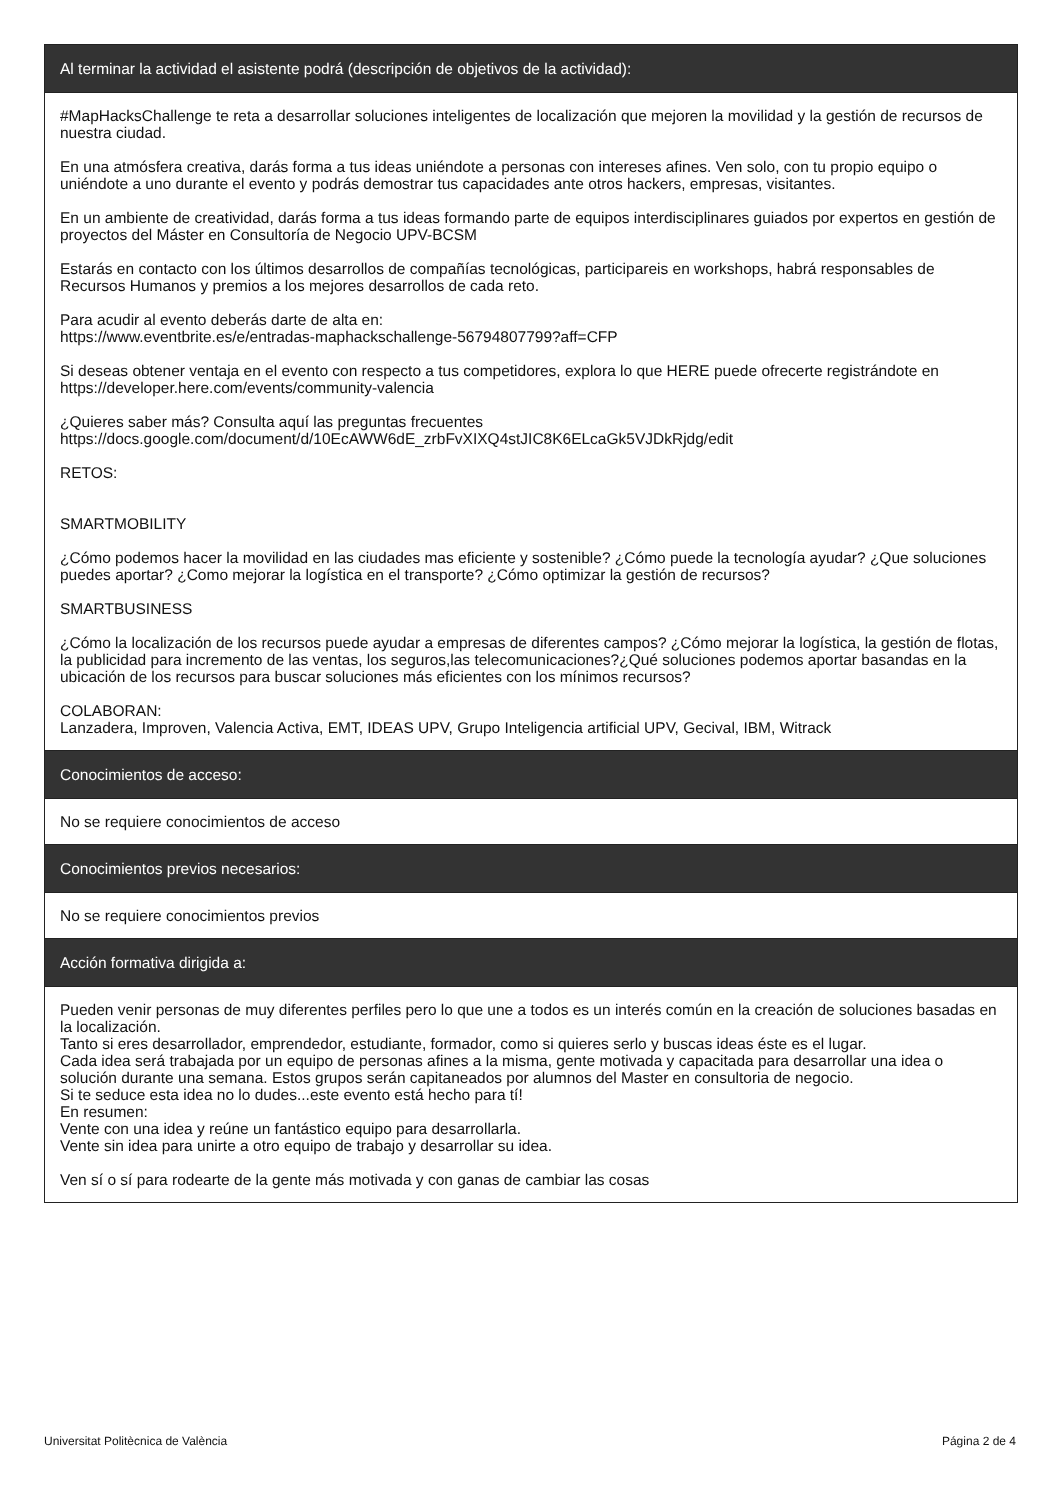Al terminar la actividad el asistente podrá (descripción de objetivos de la actividad):
#MapHacksChallenge te reta a desarrollar soluciones inteligentes de localización que mejoren la movilidad y la gestión de recursos de nuestra ciudad.
En una atmósfera creativa, darás forma a tus ideas uniéndote a personas con intereses afines. Ven solo, con tu propio equipo o uniéndote a uno durante el evento y podrás demostrar tus capacidades ante otros hackers, empresas, visitantes.
En un ambiente de creatividad, darás forma a tus ideas formando parte de equipos interdisciplinares guiados por expertos en gestión de proyectos del Máster en Consultoría de Negocio UPV-BCSM
Estarás en contacto con los últimos desarrollos de compañías tecnológicas, participareis en workshops, habrá responsables de Recursos Humanos y premios a los mejores desarrollos de cada reto.
Para acudir al evento deberás darte de alta en:
https://www.eventbrite.es/e/entradas-maphackschallenge-56794807799?aff=CFP
Si deseas obtener ventaja en el evento con respecto a tus competidores, explora lo que HERE puede ofrecerte registrándote en https://developer.here.com/events/community-valencia
¿Quieres saber más? Consulta aquí las preguntas frecuentes
https://docs.google.com/document/d/10EcAWW6dE_zrbFvXIXQ4stJIC8K6ELcaGk5VJDkRjdg/edit
RETOS:
SMARTMOBILITY
¿Cómo podemos hacer la movilidad en las ciudades mas eficiente y sostenible? ¿Cómo puede la tecnología ayudar? ¿Que soluciones puedes aportar? ¿Como mejorar la logística en el transporte? ¿Cómo optimizar la gestión de recursos?
SMARTBUSINESS
¿Cómo la localización de los recursos puede ayudar a empresas de diferentes campos? ¿Cómo mejorar la logística, la gestión de flotas, la publicidad para incremento de las ventas, los seguros,las telecomunicaciones?¿Qué soluciones podemos aportar basandas en la ubicación de los recursos para buscar soluciones más eficientes con los mínimos recursos?
COLABORAN:
Lanzadera, Improven, Valencia Activa, EMT, IDEAS UPV, Grupo Inteligencia artificial UPV, Gecival, IBM, Witrack
Conocimientos de acceso:
No se requiere conocimientos de acceso
Conocimientos previos necesarios:
No se requiere conocimientos previos
Acción formativa dirigida a:
Pueden venir personas de muy diferentes perfiles pero lo que une a todos es un interés común en la creación de soluciones basadas en la localización.
Tanto si eres desarrollador, emprendedor, estudiante, formador, como si quieres serlo y buscas ideas éste es el lugar.
Cada idea será trabajada por un equipo de personas afines a la misma, gente motivada y capacitada para desarrollar una idea o solución durante una semana. Estos grupos serán capitaneados por alumnos del Master en consultoria de negocio.
Si te seduce esta idea no lo dudes...este evento está hecho para tí!
En resumen:
Vente con una idea y reúne un fantástico equipo para desarrollarla.
Vente sin idea para unirte a otro equipo de trabajo y desarrollar su idea.
Ven sí o sí para rodearte de la gente más motivada y con ganas de cambiar las cosas
Universitat Politècnica de València Página 2 de 4